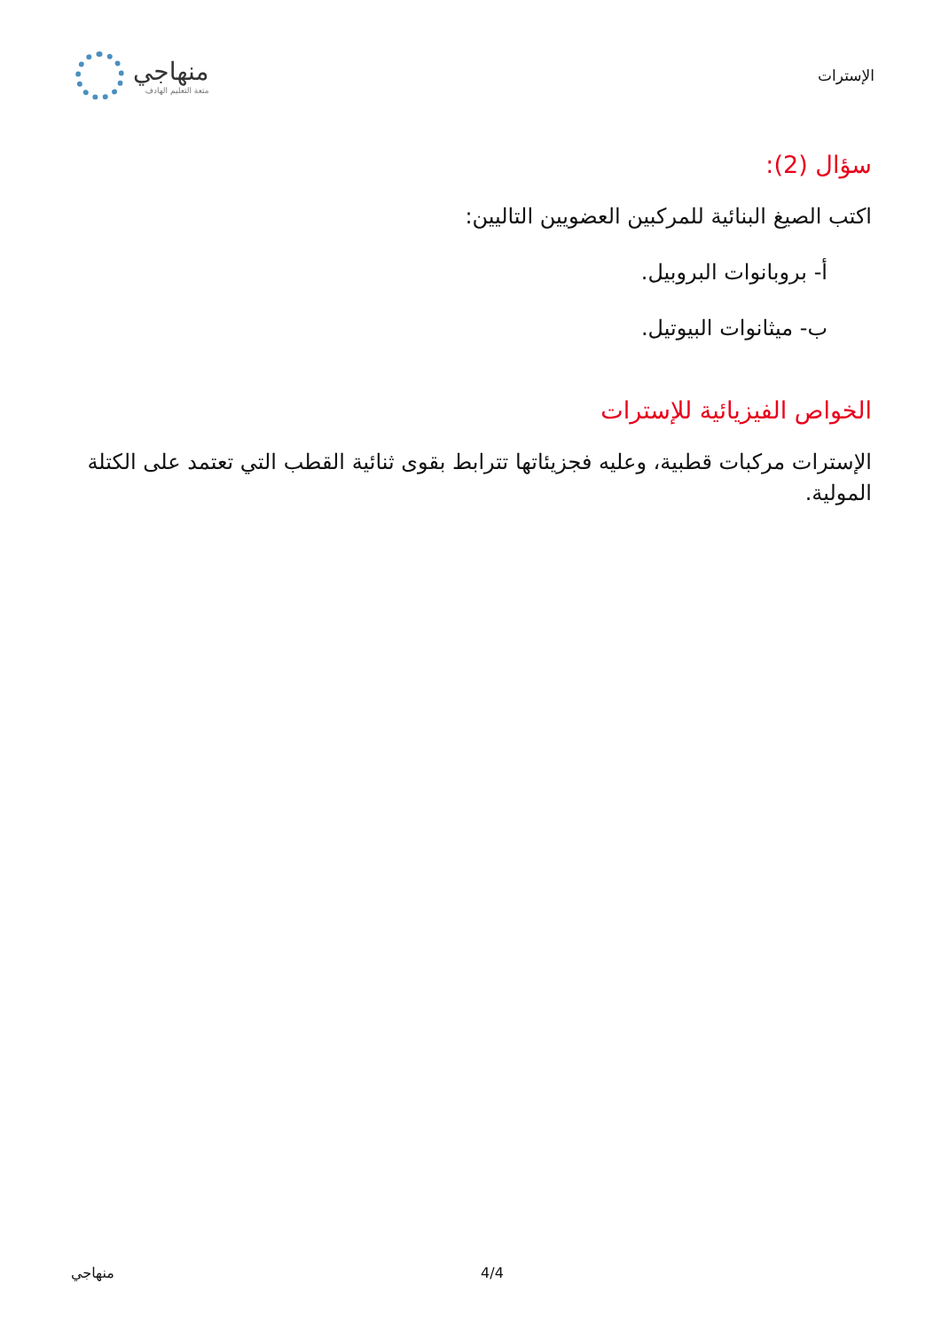منهاجي
متعة التعليم الهادف
الإسترات
سؤال (2):
اكتب الصيغ البنائية للمركبين العضويين التاليين:
أ- بروبانوات البروبيل.
ب- ميثانوات البيوتيل.
الخواص الفيزيائية للإسترات
الإسترات مركبات قطبية، وعليه فجزيئاتها تترابط بقوى ثنائية القطب التي تعتمد على الكتلة المولية.
منهاجي 4/4